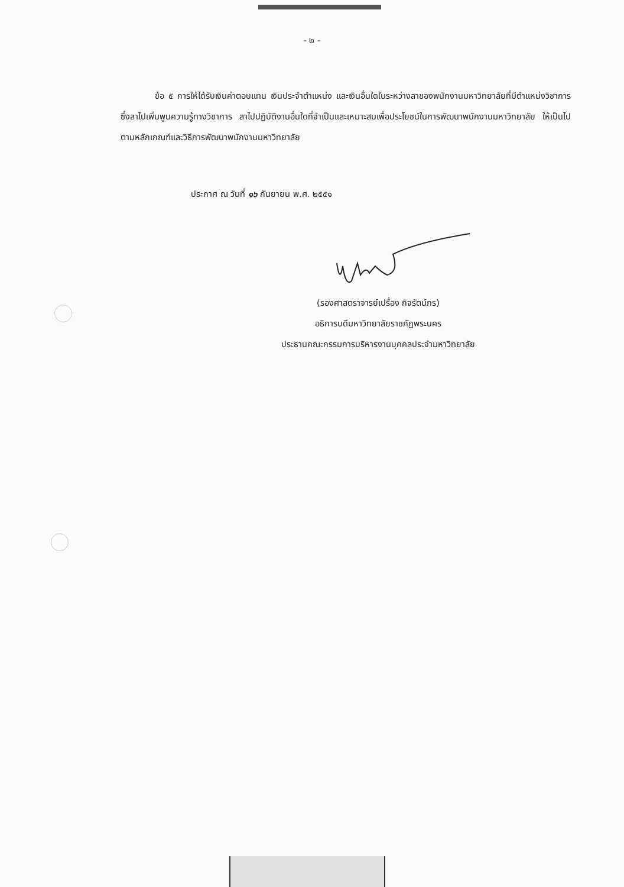- ๒ -
ข้อ ๕ การให้ได้รับเงินค่าตอบแทน เงินประจำตำแหน่ง และเงินอื่นใดในระหว่างลาของพนักงานมหาวิทยาลัยที่มีตำแหน่งวิชาการ ซึ่งลาไปเพิ่มพูนความรู้ทางวิชาการ ลาไปปฏิบัติงานอื่นใดที่จำเป็นและเหมาะสมเพื่อประโยชน์ในการพัฒนาพนักงานมหาวิทยาลัย ให้เป็นไปตามหลักเกณฑ์และวิธีการพัฒนาพนักงานมหาวิทยาลัย
ประกาศ ณ วันที่ ๑๖ กันยายน พ.ศ. ๒๕๕๑
(รองศาสตราจารย์เปรื่อง กิจรัตน์ภร)
อธิการบดีมหาวิทยาลัยราชภัฏพระนคร
ประธานคณะกรรมการบริหารงานบุคคลประจำมหาวิทยาลัย